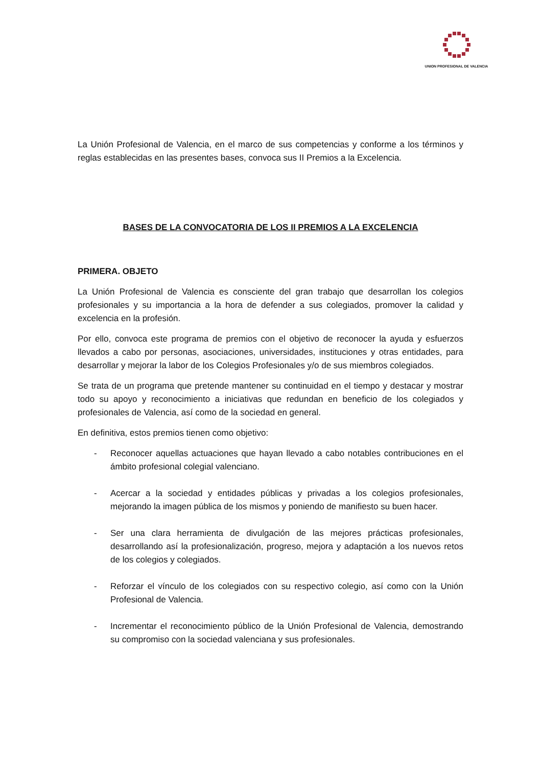UNION PROFESIONAL DE VALENCIA
La Unión Profesional de Valencia, en el marco de sus competencias y conforme a los términos y reglas establecidas en las presentes bases, convoca sus II Premios a la Excelencia.
BASES DE LA CONVOCATORIA DE LOS II PREMIOS A LA EXCELENCIA
PRIMERA. OBJETO
La Unión Profesional de Valencia es consciente del gran trabajo que desarrollan los colegios profesionales y su importancia a la hora de defender a sus colegiados, promover la calidad y excelencia en la profesión.
Por ello, convoca este programa de premios con el objetivo de reconocer la ayuda y esfuerzos llevados a cabo por personas, asociaciones, universidades, instituciones y otras entidades, para desarrollar y mejorar la labor de los Colegios Profesionales y/o de sus miembros colegiados.
Se trata de un programa que pretende mantener su continuidad en el tiempo y destacar y mostrar todo su apoyo y reconocimiento a iniciativas que redundan en beneficio de los colegiados y profesionales de Valencia, así como de la sociedad en general.
En definitiva, estos premios tienen como objetivo:
- Reconocer aquellas actuaciones que hayan llevado a cabo notables contribuciones en el ámbito profesional colegial valenciano.
- Acercar a la sociedad y entidades públicas y privadas a los colegios profesionales, mejorando la imagen pública de los mismos y poniendo de manifiesto su buen hacer.
- Ser una clara herramienta de divulgación de las mejores prácticas profesionales, desarrollando así la profesionalización, progreso, mejora y adaptación a los nuevos retos de los colegios y colegiados.
- Reforzar el vínculo de los colegiados con su respectivo colegio, así como con la Unión Profesional de Valencia.
- Incrementar el reconocimiento público de la Unión Profesional de Valencia, demostrando su compromiso con la sociedad valenciana y sus profesionales.